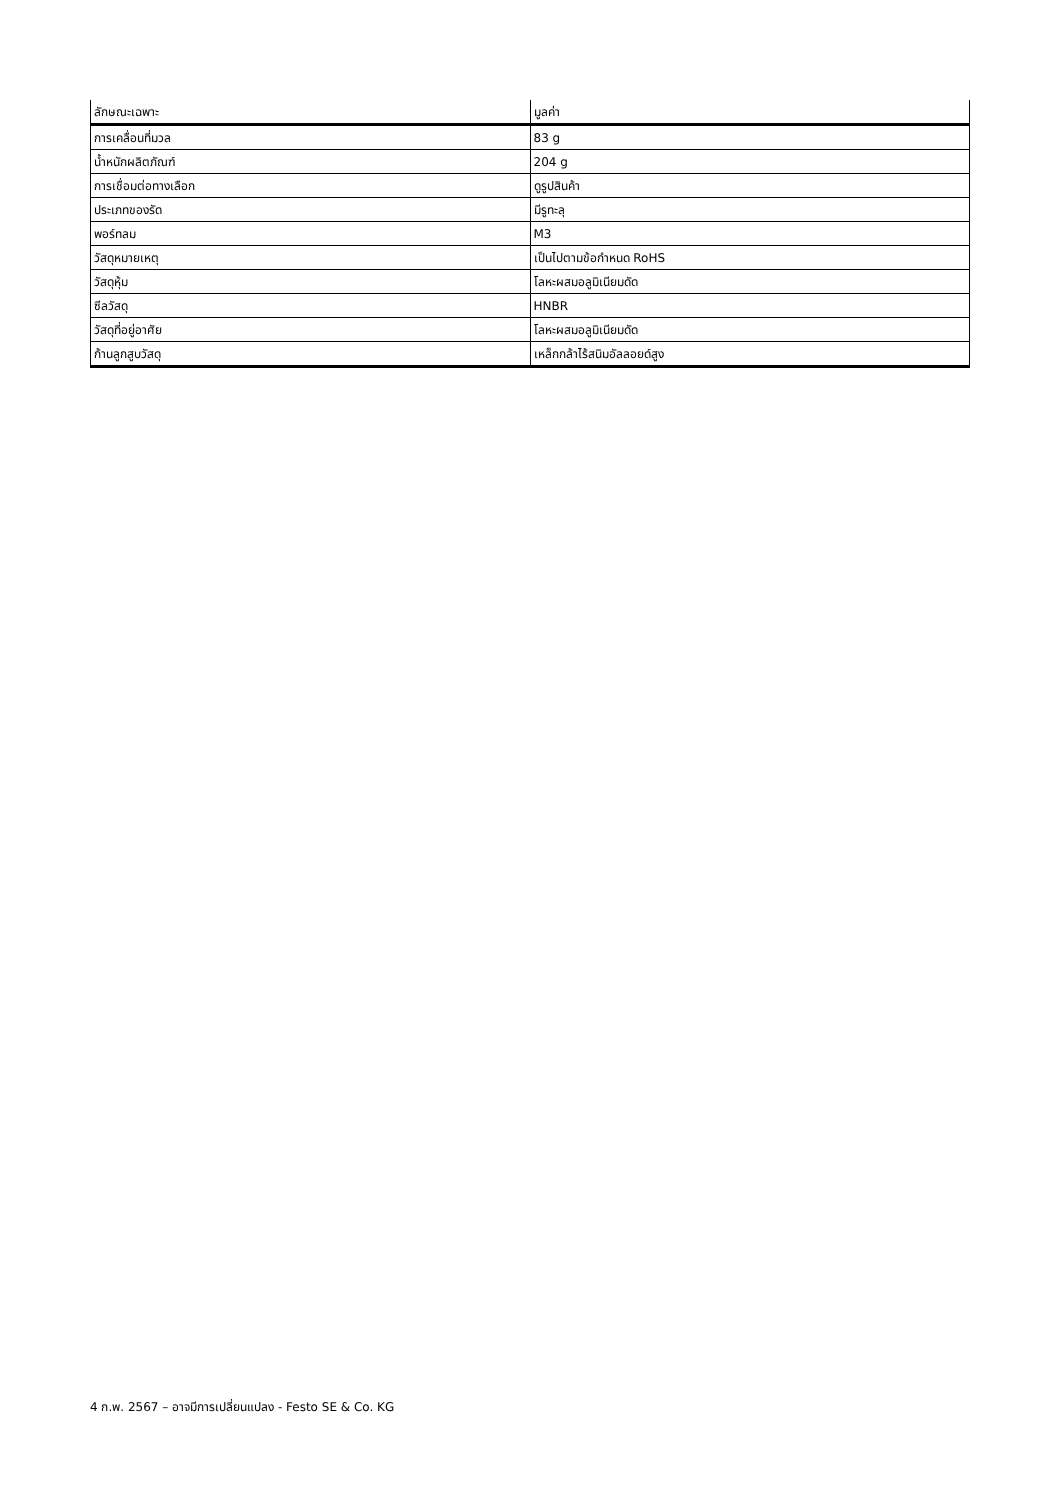| ลักษณะเฉพาะ | มูลค่า |
| --- | --- |
| การเคลื่อนที่มวล | 83 g |
| น้ำหนักผลิตภัณฑ์ | 204 g |
| การเชื่อมต่อทางเลือก | ดูรูปสินค้า |
| ประเภทของรัด | มีรูทะลุ |
| พอร์ทลม | M3 |
| วัสดุหมายเหตุ | เป็นไปตามข้อกำหนด RoHS |
| วัสดุหุ้ม | โลหะผสมอลูมิเนียมดัด |
| ซีลวัสดุ | HNBR |
| วัสดุที่อยู่อาศัย | โลหะผสมอลูมิเนียมดัด |
| ก้านลูกสูบวัสดุ | เหล็กกล้าไร้สนิมอัลลอยด์สูง |
4 ก.พ. 2567 – อาจมีการเปลี่ยนแปลง - Festo SE & Co. KG